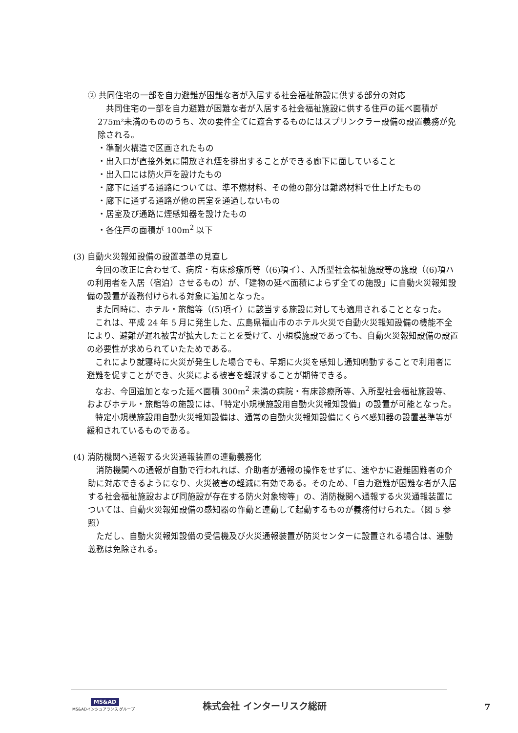② 共同住宅の一部を自力避難が困難な者が入居する社会福祉施設に供する部分の対応
　共同住宅の一部を自力避難が困難な者が入居する社会福祉施設に供する住戸の延べ面積が275m²未満のもののうち、次の要件全てに適合するものにはスプリンクラー設備の設置義務が免除される。
・準耐火構造で区画されたもの
・出入口が直接外気に開放され煙を排出することができる廊下に面していること
・出入口には防火戸を設けたもの
・廊下に通ずる通路については、準不燃材料、その他の部分は難燃材料で仕上げたもの
・廊下に通ずる通路が他の居室を通過しないもの
・居室及び通路に煙感知器を設けたもの
・各住戸の面積が 100m<sup>2</sup> 以下
(3) 自動火災報知設備の設置基準の見直し
　今回の改正に合わせて、病院・有床診療所等（(6)項イ）、入所型社会福祉施設等の施設（(6)項ハの利用者を入居（宿泊）させるもの）が、「建物の延べ面積によらず全ての施設」に自動火災報知設備の設置が義務付けられる対象に追加となった。
　また同時に、ホテル・旅館等（(5)項イ）に該当する施設に対しても適用されることとなった。
　これは、平成 24 年 5 月に発生した、広島県福山市のホテル火災で自動火災報知設備の機能不全により、避難が遅れ被害が拡大したことを受けて、小規模施設であっても、自動火災報知設備の設置の必要性が求められていたためである。
　これにより就寝時に火災が発生した場合でも、早期に火災を感知し通知鳴動することで利用者に避難を促すことができ、火災による被害を軽減することが期待できる。
　なお、今回追加となった延べ面積 300m<sup>2</sup> 未満の病院・有床診療所等、入所型社会福祉施設等、およびホテル・旅館等の施設には、「特定小規模施設用自動火災報知設備」の設置が可能となった。
　特定小規模施設用自動火災報知設備は、通常の自動火災報知設備にくらべ感知器の設置基準等が緩和されているものである。
(4) 消防機関へ通報する火災通報装置の連動義務化
　消防機関への通報が自動で行われれば、介助者が通報の操作をせずに、速やかに避難困難者の介助に対応できるようになり、火災被害の軽減に有効である。そのため、「自力避難が困難な者が入居する社会福祉施設および同施設が存在する防火対象物等」の、消防機関へ通報する火災通報装置については、自動火災報知設備の感知器の作動と連動して起動するものが義務付けられた。（図 5 参照）
　ただし、自動火災報知設備の受信機及び火災通報装置が防災センターに設置される場合は、連動義務は免除される。
MS&AD
MS&ADインシュアランス グループ
株式会社 インターリスク総研 7